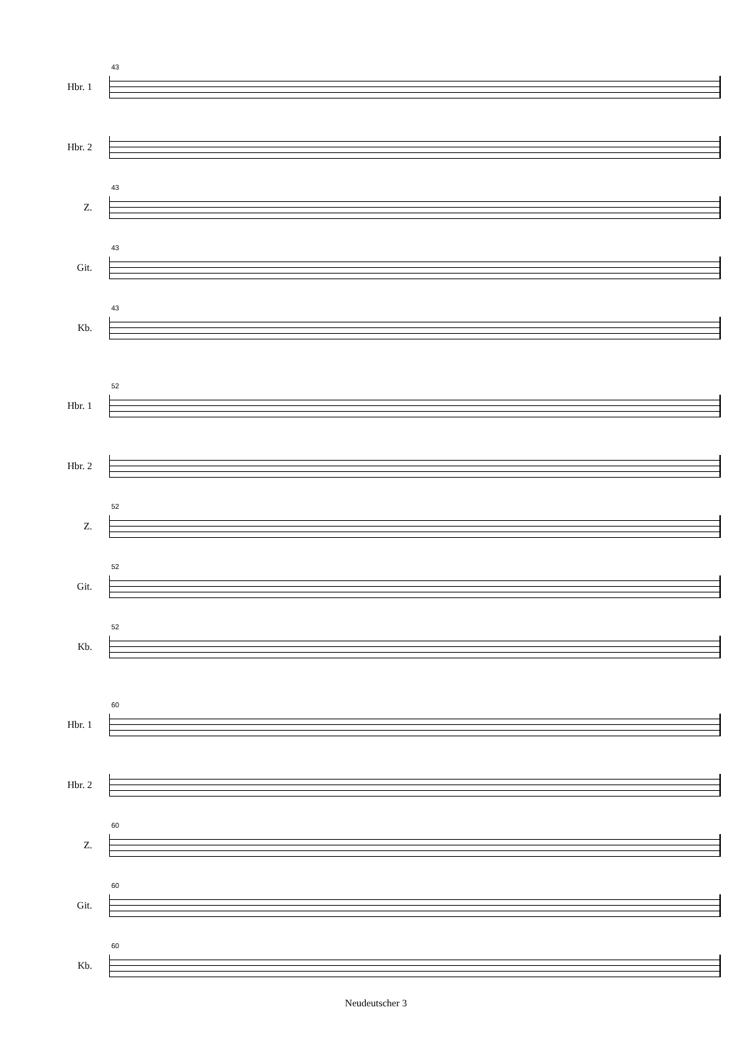Hbr. 1
43
Hbr. 2
Z.
43
Git.
43
Kb.
43
Hbr. 1
52
Hbr. 2
Z.
52
Git.
52
Kb.
52
Hbr. 1
60
Hbr. 2
Z.
60
Git.
60
Kb.
60
Neudeutscher 3